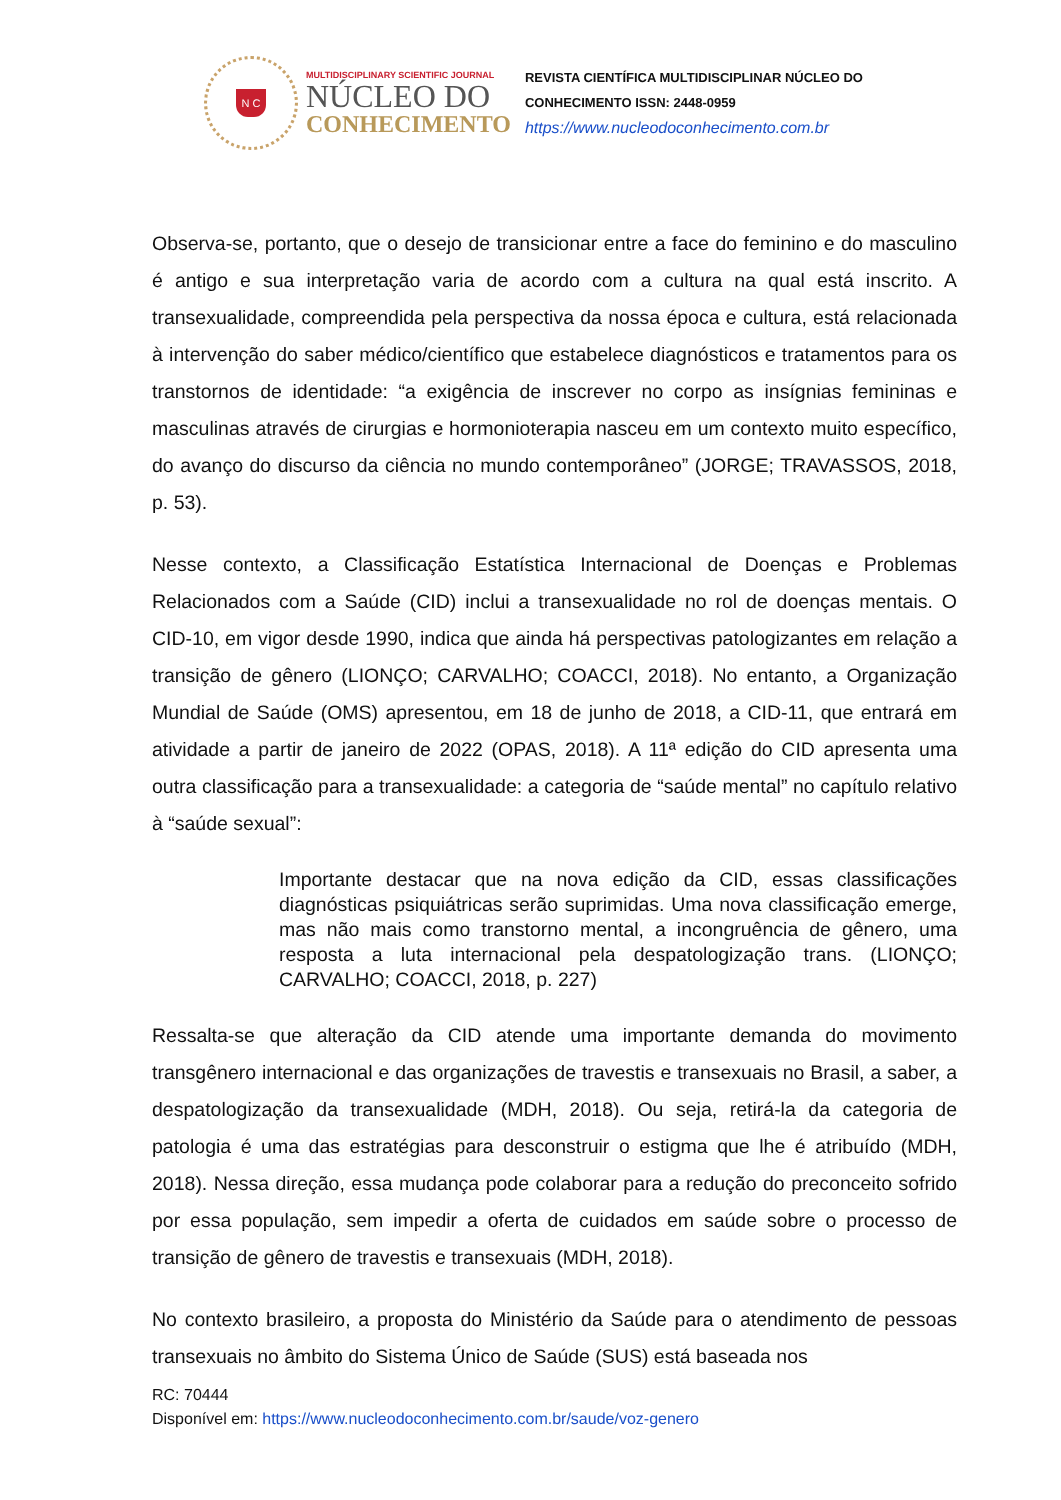N C
MULTIDISCIPLINARY SCIENTIFIC JOURNAL
NÚCLEO DO
CONHECIMENTO
REVISTA CIENTÍFICA MULTIDISCIPLINAR NÚCLEO DO
CONHECIMENTO ISSN: 2448-0959
https://www.nucleodoconhecimento.com.br
Observa-se, portanto, que o desejo de transicionar entre a face do feminino e do masculino é antigo e sua interpretação varia de acordo com a cultura na qual está inscrito. A transexualidade, compreendida pela perspectiva da nossa época e cultura, está relacionada à intervenção do saber médico/científico que estabelece diagnósticos e tratamentos para os transtornos de identidade: “a exigência de inscrever no corpo as insígnias femininas e masculinas através de cirurgias e hormonioterapia nasceu em um contexto muito específico, do avanço do discurso da ciência no mundo contemporâneo” (JORGE; TRAVASSOS, 2018, p. 53).
Nesse contexto, a Classificação Estatística Internacional de Doenças e Problemas Relacionados com a Saúde (CID) inclui a transexualidade no rol de doenças mentais. O CID-10, em vigor desde 1990, indica que ainda há perspectivas patologizantes em relação a transição de gênero (LIONÇO; CARVALHO; COACCI, 2018). No entanto, a Organização Mundial de Saúde (OMS) apresentou, em 18 de junho de 2018, a CID-11, que entrará em atividade a partir de janeiro de 2022 (OPAS, 2018). A 11ª edição do CID apresenta uma outra classificação para a transexualidade: a categoria de “saúde mental” no capítulo relativo à “saúde sexual”:
Importante destacar que na nova edição da CID, essas classificações diagnósticas psiquiátricas serão suprimidas. Uma nova classificação emerge, mas não mais como transtorno mental, a incongruência de gênero, uma resposta a luta internacional pela despatologização trans. (LIONÇO; CARVALHO; COACCI, 2018, p. 227)
Ressalta-se que alteração da CID atende uma importante demanda do movimento transgênero internacional e das organizações de travestis e transexuais no Brasil, a saber, a despatologização da transexualidade (MDH, 2018). Ou seja, retirá-la da categoria de patologia é uma das estratégias para desconstruir o estigma que lhe é atribuído (MDH, 2018). Nessa direção, essa mudança pode colaborar para a redução do preconceito sofrido por essa população, sem impedir a oferta de cuidados em saúde sobre o processo de transição de gênero de travestis e transexuais (MDH, 2018).
No contexto brasileiro, a proposta do Ministério da Saúde para o atendimento de pessoas transexuais no âmbito do Sistema Único de Saúde (SUS) está baseada nos
RC: 70444
Disponível em: https://www.nucleodoconhecimento.com.br/saude/voz-genero